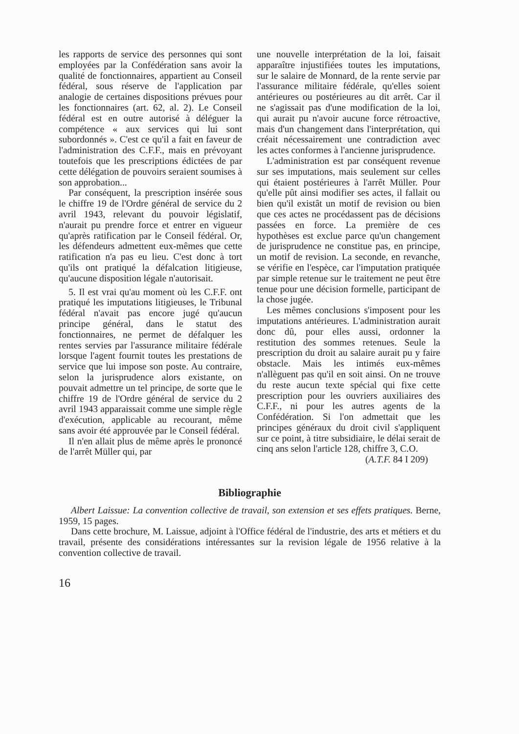les rapports de service des personnes qui sont employées par la Confédération sans avoir la qualité de fonctionnaires, appartient au Conseil fédéral, sous réserve de l'application par analogie de certaines dispositions prévues pour les fonctionnaires (art. 62, al. 2). Le Conseil fédéral est en outre autorisé à déléguer la compétence « aux services qui lui sont subordonnés ». C'est ce qu'il a fait en faveur de l'administration des C.F.F., mais en prévoyant toutefois que les prescriptions édictées de par cette délégation de pouvoirs seraient soumises à son approbation...
Par conséquent, la prescription insérée sous le chiffre 19 de l'Ordre général de service du 2 avril 1943, relevant du pouvoir législatif, n'aurait pu prendre force et entrer en vigueur qu'après ratification par le Conseil fédéral. Or, les défendeurs admettent eux-mêmes que cette ratification n'a pas eu lieu. C'est donc à tort qu'ils ont pratiqué la défalcation litigieuse, qu'aucune disposition légale n'autorisait.
5. Il est vrai qu'au moment où les C.F.F. ont pratiqué les imputations litigieuses, le Tribunal fédéral n'avait pas encore jugé qu'aucun principe général, dans le statut des fonctionnaires, ne permet de défalquer les rentes servies par l'assurance militaire fédérale lorsque l'agent fournit toutes les prestations de service que lui impose son poste. Au contraire, selon la jurisprudence alors existante, on pouvait admettre un tel principe, de sorte que le chiffre 19 de l'Ordre général de service du 2 avril 1943 apparaissait comme une simple règle d'exécution, applicable au recourant, même sans avoir été approuvée par le Conseil fédéral.
Il n'en allait plus de même après le prononcé de l'arrêt Müller qui, par
une nouvelle interprétation de la loi, faisait apparaître injustifiées toutes les imputations, sur le salaire de Monnard, de la rente servie par l'assurance militaire fédérale, qu'elles soient antérieures ou postérieures au dit arrêt. Car il ne s'agissait pas d'une modification de la loi, qui aurait pu n'avoir aucune force rétroactive, mais d'un changement dans l'interprétation, qui créait nécessairement une contradiction avec les actes conformes à l'ancienne jurisprudence.
L'administration est par conséquent revenue sur ses imputations, mais seulement sur celles qui étaient postérieures à l'arrêt Müller. Pour qu'elle pût ainsi modifier ses actes, il fallait ou bien qu'il existât un motif de revision ou bien que ces actes ne procédassent pas de décisions passées en force. La première de ces hypothèses est exclue parce qu'un changement de jurisprudence ne constitue pas, en principe, un motif de revision. La seconde, en revanche, se vérifie en l'espèce, car l'imputation pratiquée par simple retenue sur le traitement ne peut être tenue pour une décision formelle, participant de la chose jugée.
Les mêmes conclusions s'imposent pour les imputations antérieures. L'administration aurait donc dû, pour elles aussi, ordonner la restitution des sommes retenues. Seule la prescription du droit au salaire aurait pu y faire obstacle. Mais les intimés eux-mêmes n'allèguent pas qu'il en soit ainsi. On ne trouve du reste aucun texte spécial qui fixe cette prescription pour les ouvriers auxiliaires des C.F.F., ni pour les autres agents de la Confédération. Si l'on admettait que les principes généraux du droit civil s'appliquent sur ce point, à titre subsidiaire, le délai serait de cinq ans selon l'article 128, chiffre 3, C.O.
(A.T.F. 84 I 209)
Bibliographie
Albert Laissue: La convention collective de travail, son extension et ses effets pratiques. Berne, 1959, 15 pages.
Dans cette brochure, M. Laissue, adjoint à l'Office fédéral de l'industrie, des arts et métiers et du travail, présente des considérations intéressantes sur la revision légale de 1956 relative à la convention collective de travail.
16